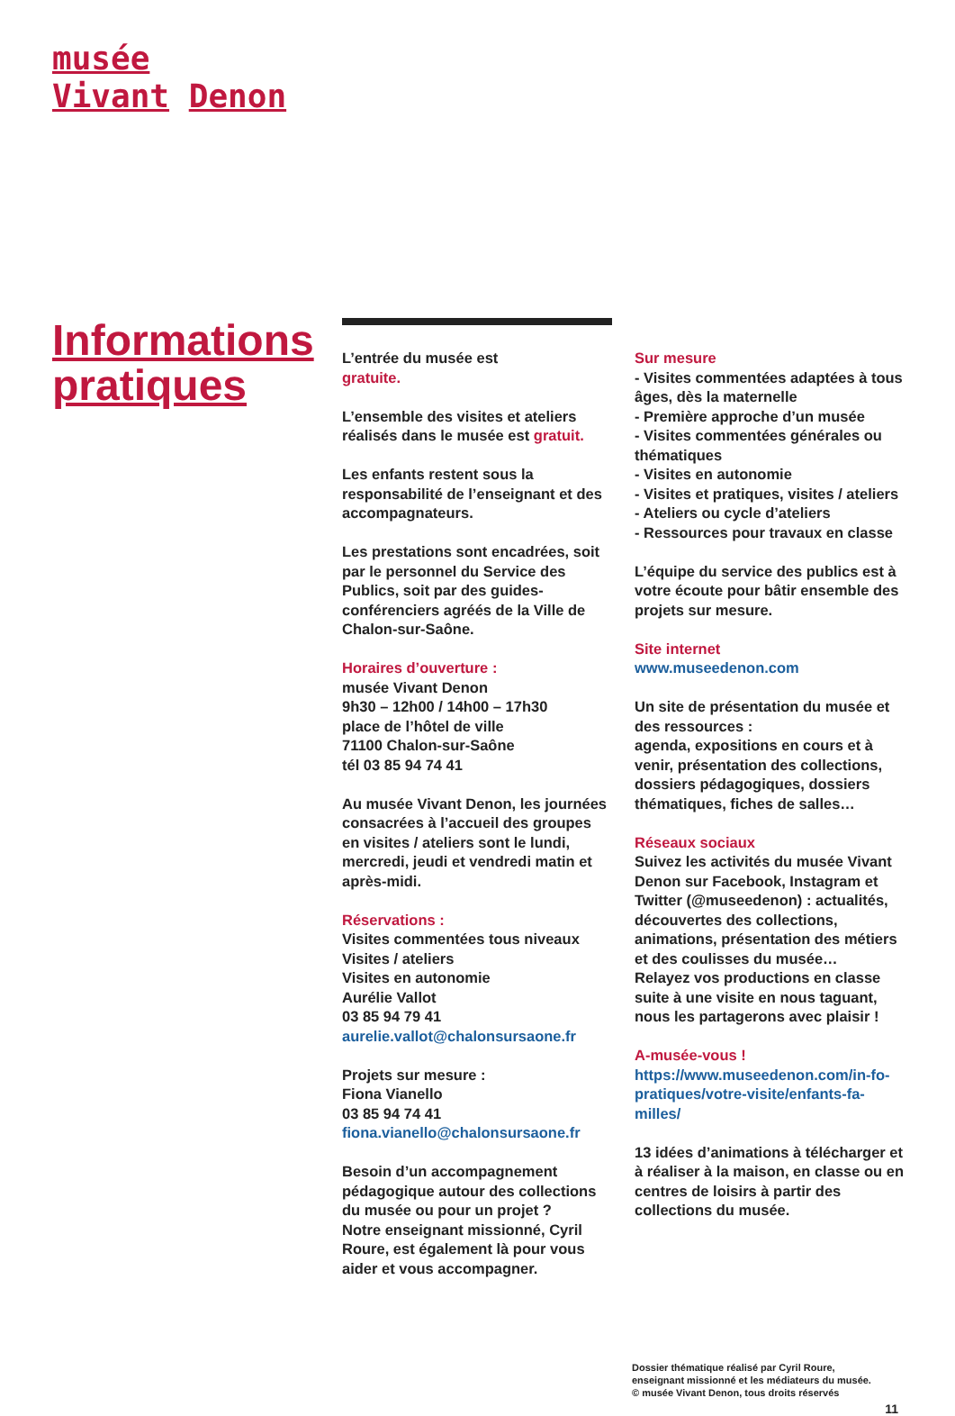musée
Vivant Denon
Informations pratiques
L’entrée du musée est
gratuite.
L’ensemble des visites et ateliers réalisés dans le musée est gratuit.
Les enfants restent sous la responsabilité de l’enseignant et des accompagnateurs.
Les prestations sont encadrées, soit par le personnel du Service des Publics, soit par des guides-conférenciers agréés de la Ville de Chalon-sur-Saône.
Horaires d’ouverture :
musée Vivant Denon
9h30 – 12h00 / 14h00 – 17h30
place de l’hôtel de ville
71100 Chalon-sur-Saône
tél 03 85 94 74 41
Au musée Vivant Denon, les journées consacrées à l’accueil des groupes en visites / ateliers sont le lundi, mercredi, jeudi et vendredi matin et après-midi.
Réservations :
Visites commentées tous niveaux
Visites / ateliers
Visites en autonomie
Aurélie Vallot
03 85 94 79 41
aurelie.vallot@chalonsursaone.fr
Projets sur mesure :
Fiona Vianello
03 85 94 74 41
fiona.vianello@chalonsursaone.fr
Besoin d’un accompagnement pédagogique autour des collections du musée ou pour un projet ?
Notre enseignant missionné, Cyril Roure, est également là pour vous aider et vous accompagner.
Sur mesure
- Visites commentées adaptées à tous âges, dès la maternelle
- Première approche d’un musée
- Visites commentées générales ou thématiques
- Visites en autonomie
- Visites et pratiques, visites / ateliers
- Ateliers ou cycle d’ateliers
- Ressources pour travaux en classe
L’équipe du service des publics est à votre écoute pour bâtir ensemble des projets sur mesure.
Site internet
www.museedenon.com
Un site de présentation du musée et des ressources :
agenda, expositions en cours et à venir, présentation des collections, dossiers pédagogiques, dossiers thématiques, fiches de salles…
Réseaux sociaux
Suivez les activités du musée Vivant Denon sur Facebook, Instagram et Twitter (@museedenon) : actualités, découvertes des collections, animations, présentation des métiers et des coulisses du musée…
Relayez vos productions en classe suite à une visite en nous taguant, nous les partagerons avec plaisir !
A-musée-vous !
https://www.museedenon.com/in-fo-pratiques/votre-visite/enfants-fa-milles/
13 idées d’animations à télécharger et à réaliser à la maison, en classe ou en centres de loisirs à partir des collections du musée.
Dossier thématique réalisé par Cyril Roure,
enseignant missionné et les médiateurs du musée.
© musée Vivant Denon, tous droits réservés
11